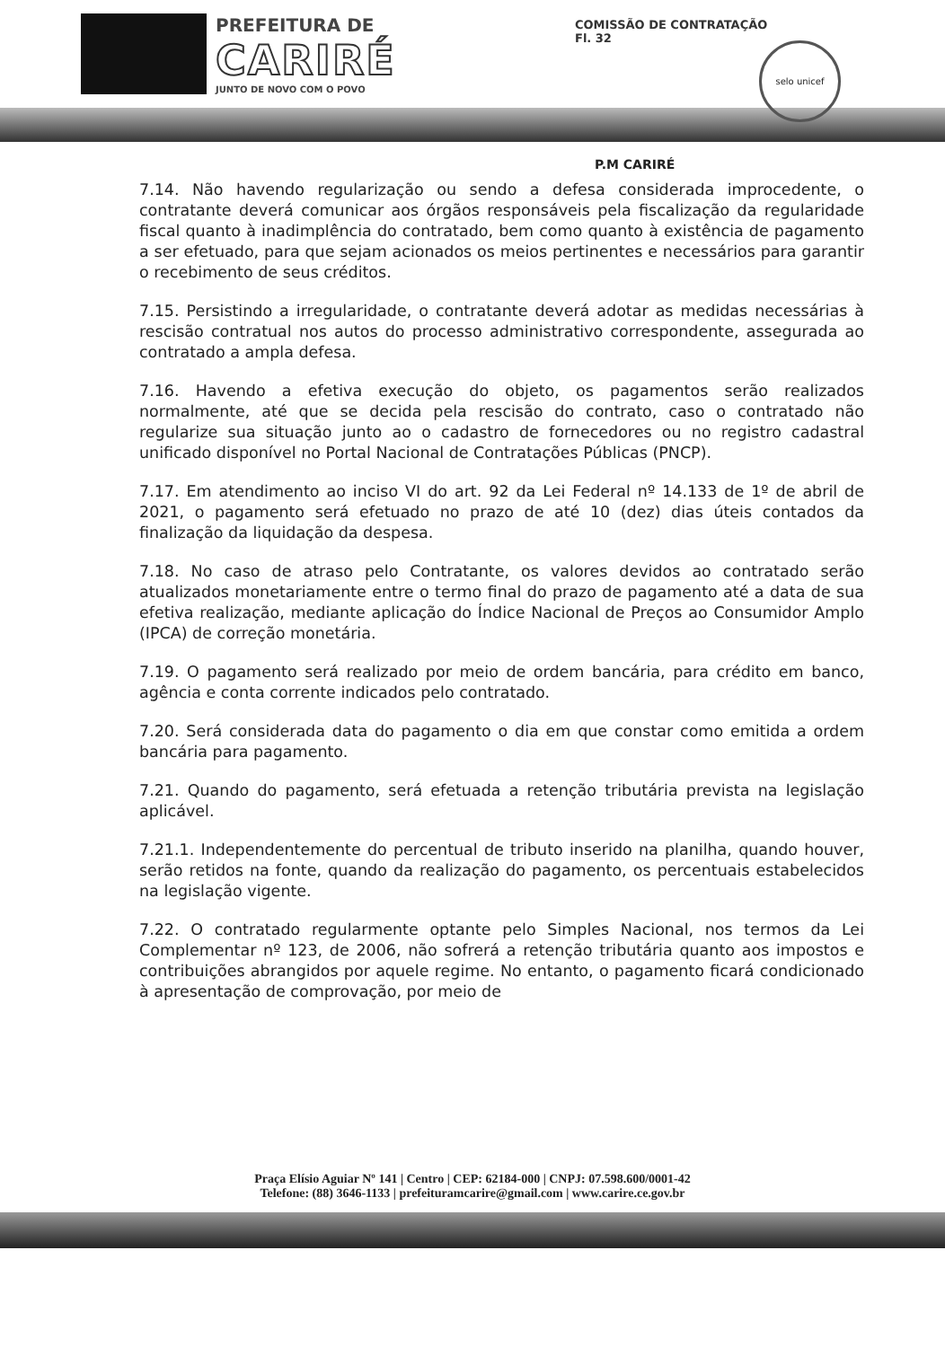PREFEITURA DE
CARIRÉ
JUNTO DE NOVO COM O POVO
COMISSÃO DE CONTRATAÇÃO
Fl. 32
selo unicef
P.M CARIRÉ
7.14. Não havendo regularização ou sendo a defesa considerada improcedente, o contratante deverá comunicar aos órgãos responsáveis pela fiscalização da regularidade fiscal quanto à inadimplência do contratado, bem como quanto à existência de pagamento a ser efetuado, para que sejam acionados os meios pertinentes e necessários para garantir o recebimento de seus créditos.
7.15. Persistindo a irregularidade, o contratante deverá adotar as medidas necessárias à rescisão contratual nos autos do processo administrativo correspondente, assegurada ao contratado a ampla defesa.
7.16. Havendo a efetiva execução do objeto, os pagamentos serão realizados normalmente, até que se decida pela rescisão do contrato, caso o contratado não regularize sua situação junto ao o cadastro de fornecedores ou no registro cadastral unificado disponível no Portal Nacional de Contratações Públicas (PNCP).
7.17. Em atendimento ao inciso VI do art. 92 da Lei Federal nº 14.133 de 1º de abril de 2021, o pagamento será efetuado no prazo de até 10 (dez) dias úteis contados da finalização da liquidação da despesa.
7.18. No caso de atraso pelo Contratante, os valores devidos ao contratado serão atualizados monetariamente entre o termo final do prazo de pagamento até a data de sua efetiva realização, mediante aplicação do Índice Nacional de Preços ao Consumidor Amplo (IPCA) de correção monetária.
7.19. O pagamento será realizado por meio de ordem bancária, para crédito em banco, agência e conta corrente indicados pelo contratado.
7.20. Será considerada data do pagamento o dia em que constar como emitida a ordem bancária para pagamento.
7.21. Quando do pagamento, será efetuada a retenção tributária prevista na legislação aplicável.
7.21.1. Independentemente do percentual de tributo inserido na planilha, quando houver, serão retidos na fonte, quando da realização do pagamento, os percentuais estabelecidos na legislação vigente.
7.22. O contratado regularmente optante pelo Simples Nacional, nos termos da Lei Complementar nº 123, de 2006, não sofrerá a retenção tributária quanto aos impostos e contribuições abrangidos por aquele regime. No entanto, o pagamento ficará condicionado à apresentação de comprovação, por meio de
Praça Elísio Aguiar Nº 141 | Centro | CEP: 62184-000 | CNPJ: 07.598.600/0001-42
Telefone: (88) 3646-1133 | prefeituramcarire@gmail.com | www.carire.ce.gov.br